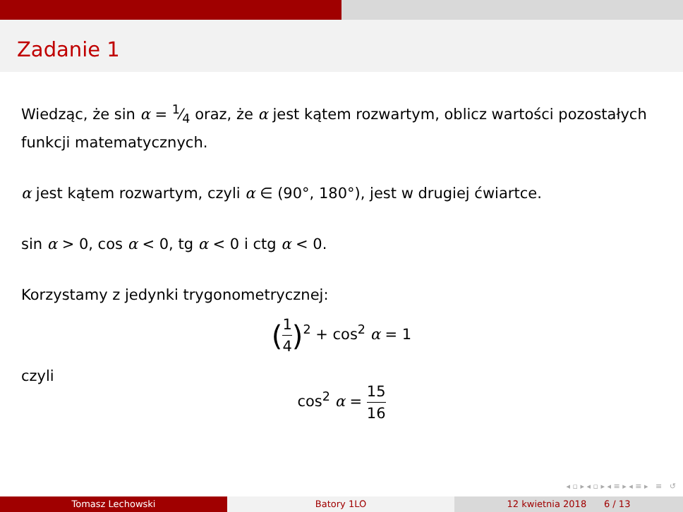Zadanie 1
Wiedząc, że sin α = 1⁄4 oraz, że α jest kątem rozwartym, oblicz wartości pozostałych funkcji matematycznych.
α jest kątem rozwartym, czyli α ∈ (90°, 180°), jest w drugiej ćwiartce.
sin α > 0, cos α < 0, tg α < 0 i ctg α < 0.
Korzystamy z jedynki trygonometrycznej:
(1 4)<sup>2</sup> + cos<sup>2</sup> α = 1
czyli
cos<sup>2</sup> α = 15 16
◂ ▫ ▸ ◂ ▫ ▸ ◂ ≡ ▸ ◂ ≡ ▸ ≡ ↺
Tomasz Lechowski Batory 1LO 12 kwietnia 2018 6 / 13